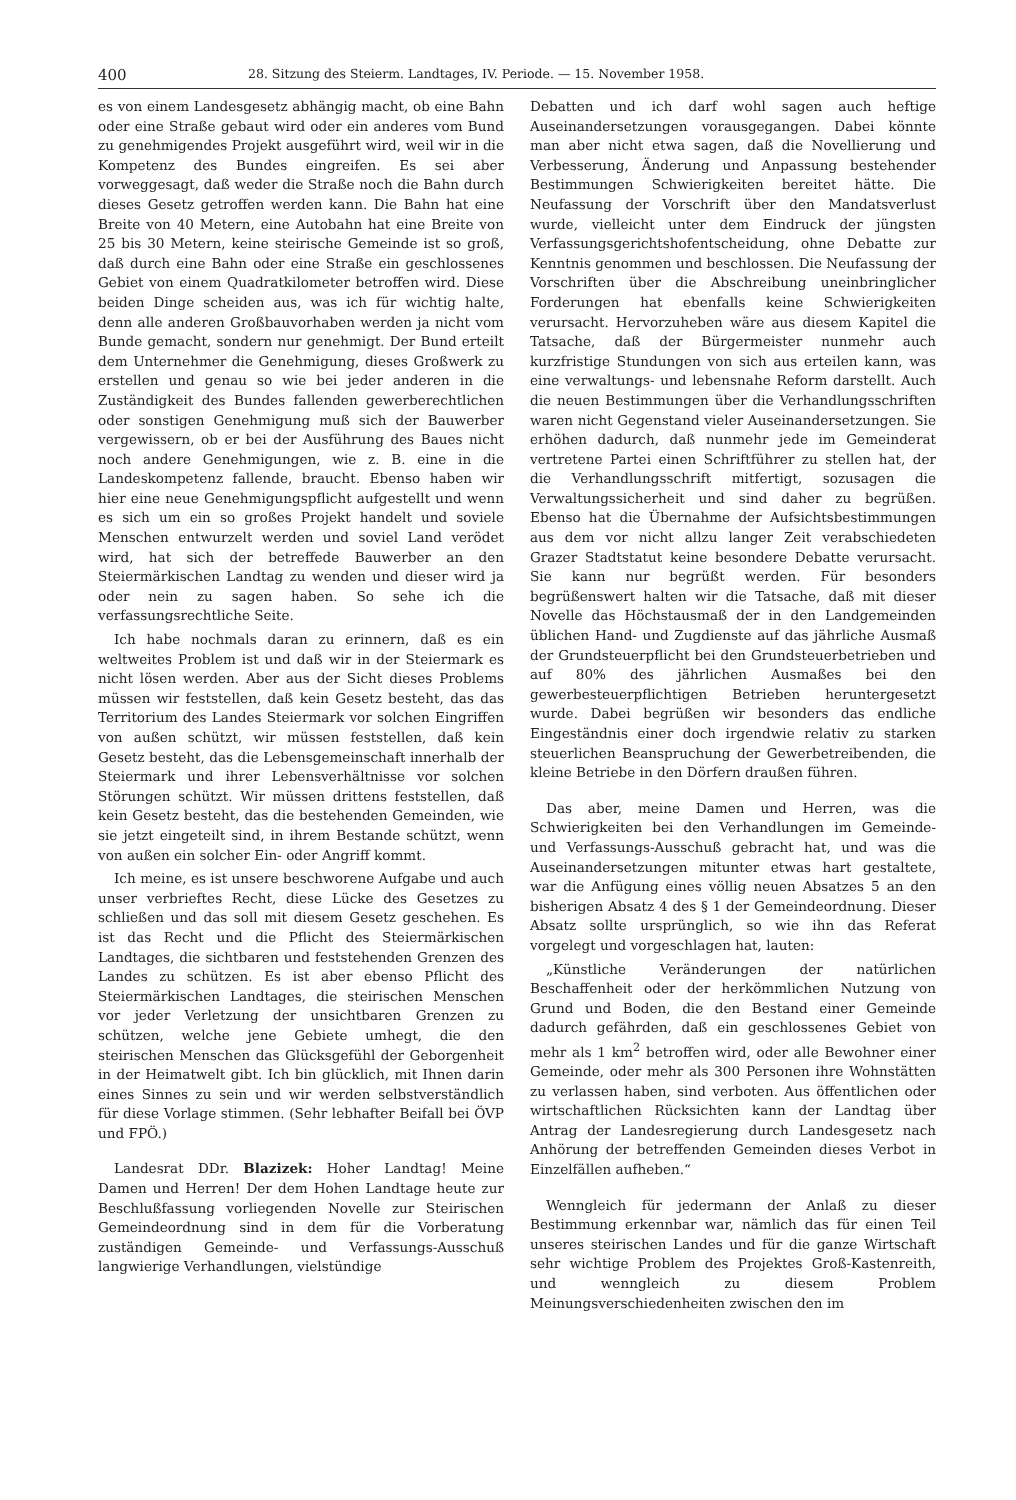400 28. Sitzung des Steierm. Landtages, IV. Periode. — 15. November 1958.
es von einem Landesgesetz abhängig macht, ob eine Bahn oder eine Straße gebaut wird oder ein anderes vom Bund zu genehmigendes Projekt ausgeführt wird, weil wir in die Kompetenz des Bundes eingreifen. Es sei aber vorweggesagt, daß weder die Straße noch die Bahn durch dieses Gesetz getroffen werden kann. Die Bahn hat eine Breite von 40 Metern, eine Autobahn hat eine Breite von 25 bis 30 Metern, keine steirische Gemeinde ist so groß, daß durch eine Bahn oder eine Straße ein geschlossenes Gebiet von einem Quadratkilometer betroffen wird. Diese beiden Dinge scheiden aus, was ich für wichtig halte, denn alle anderen Großbauvorhaben werden ja nicht vom Bunde gemacht, sondern nur genehmigt. Der Bund erteilt dem Unternehmer die Genehmigung, dieses Großwerk zu erstellen und genau so wie bei jeder anderen in die Zuständigkeit des Bundes fallenden gewerberechtlichen oder sonstigen Genehmigung muß sich der Bauwerber vergewissern, ob er bei der Ausführung des Baues nicht noch andere Genehmigungen, wie z. B. eine in die Landeskompetenz fallende, braucht. Ebenso haben wir hier eine neue Genehmigungspflicht aufgestellt und wenn es sich um ein so großes Projekt handelt und soviele Menschen entwurzelt werden und soviel Land verödet wird, hat sich der betreffede Bauwerber an den Steiermärkischen Landtag zu wenden und dieser wird ja oder nein zu sagen haben. So sehe ich die verfassungsrechtliche Seite.
Ich habe nochmals daran zu erinnern, daß es ein weltweites Problem ist und daß wir in der Steiermark es nicht lösen werden. Aber aus der Sicht dieses Problems müssen wir feststellen, daß kein Gesetz besteht, das das Territorium des Landes Steiermark vor solchen Eingriffen von außen schützt, wir müssen feststellen, daß kein Gesetz besteht, das die Lebensgemeinschaft innerhalb der Steiermark und ihrer Lebensverhältnisse vor solchen Störungen schützt. Wir müssen drittens feststellen, daß kein Gesetz besteht, das die bestehenden Gemeinden, wie sie jetzt eingeteilt sind, in ihrem Bestande schützt, wenn von außen ein solcher Ein- oder Angriff kommt.
Ich meine, es ist unsere beschworene Aufgabe und auch unser verbrieftes Recht, diese Lücke des Gesetzes zu schließen und das soll mit diesem Gesetz geschehen. Es ist das Recht und die Pflicht des Steiermärkischen Landtages, die sichtbaren und feststehenden Grenzen des Landes zu schützen. Es ist aber ebenso Pflicht des Steiermärkischen Landtages, die steirischen Menschen vor jeder Verletzung der unsichtbaren Grenzen zu schützen, welche jene Gebiete umhegt, die den steirischen Menschen das Glücksgefühl der Geborgenheit in der Heimatwelt gibt. Ich bin glücklich, mit Ihnen darin eines Sinnes zu sein und wir werden selbstverständlich für diese Vorlage stimmen. (Sehr lebhafter Beifall bei ÖVP und FPÖ.)
Landesrat DDr. Blazizek: Hoher Landtag! Meine Damen und Herren! Der dem Hohen Landtage heute zur Beschlußfassung vorliegenden Novelle zur Steirischen Gemeindeordnung sind in dem für die Vorberatung zuständigen Gemeinde- und Verfassungs-Ausschuß langwierige Verhandlungen, vielstündige
Debatten und ich darf wohl sagen auch heftige Auseinandersetzungen vorausgegangen. Dabei könnte man aber nicht etwa sagen, daß die Novellierung und Verbesserung, Änderung und Anpassung bestehender Bestimmungen Schwierigkeiten bereitet hätte. Die Neufassung der Vorschrift über den Mandatsverlust wurde, vielleicht unter dem Eindruck der jüngsten Verfassungsgerichtshofentscheidung, ohne Debatte zur Kenntnis genommen und beschlossen. Die Neufassung der Vorschriften über die Abschreibung uneinbringlicher Forderungen hat ebenfalls keine Schwierigkeiten verursacht. Hervorzuheben wäre aus diesem Kapitel die Tatsache, daß der Bürgermeister nunmehr auch kurzfristige Stundungen von sich aus erteilen kann, was eine verwaltungs- und lebensnahe Reform darstellt. Auch die neuen Bestimmungen über die Verhandlungsschriften waren nicht Gegenstand vieler Auseinandersetzungen. Sie erhöhen dadurch, daß nunmehr jede im Gemeinderat vertretene Partei einen Schriftführer zu stellen hat, der die Verhandlungsschrift mitfertigt, sozusagen die Verwaltungssicherheit und sind daher zu begrüßen. Ebenso hat die Übernahme der Aufsichtsbestimmungen aus dem vor nicht allzu langer Zeit verabschiedeten Grazer Stadtstatut keine besondere Debatte verursacht. Sie kann nur begrüßt werden. Für besonders begrüßenswert halten wir die Tatsache, daß mit dieser Novelle das Höchstausmaß der in den Landgemeinden üblichen Hand- und Zugdienste auf das jährliche Ausmaß der Grundsteuerpflicht bei den Grundsteuerbetrieben und auf 80% des jährlichen Ausmaßes bei den gewerbesteuerpflichtigen Betrieben heruntergesetzt wurde. Dabei begrüßen wir besonders das endliche Eingeständnis einer doch irgendwie relativ zu starken steuerlichen Beanspruchung der Gewerbetreibenden, die kleine Betriebe in den Dörfern draußen führen.
Das aber, meine Damen und Herren, was die Schwierigkeiten bei den Verhandlungen im Gemeinde- und Verfassungs-Ausschuß gebracht hat, und was die Auseinandersetzungen mitunter etwas hart gestaltete, war die Anfügung eines völlig neuen Absatzes 5 an den bisherigen Absatz 4 des § 1 der Gemeindeordnung. Dieser Absatz sollte ursprünglich, so wie ihn das Referat vorgelegt und vorgeschlagen hat, lauten:
„Künstliche Veränderungen der natürlichen Beschaffenheit oder der herkömmlichen Nutzung von Grund und Boden, die den Bestand einer Gemeinde dadurch gefährden, daß ein geschlossenes Gebiet von mehr als 1 km<sup>2</sup> betroffen wird, oder alle Bewohner einer Gemeinde, oder mehr als 300 Personen ihre Wohnstätten zu verlassen haben, sind verboten. Aus öffentlichen oder wirtschaftlichen Rücksichten kann der Landtag über Antrag der Landesregierung durch Landesgesetz nach Anhörung der betreffenden Gemeinden dieses Verbot in Einzelfällen aufheben.“
Wenngleich für jedermann der Anlaß zu dieser Bestimmung erkennbar war, nämlich das für einen Teil unseres steirischen Landes und für die ganze Wirtschaft sehr wichtige Problem des Projektes Groß-Kastenreith, und wenngleich zu diesem Problem Meinungsverschiedenheiten zwischen den im